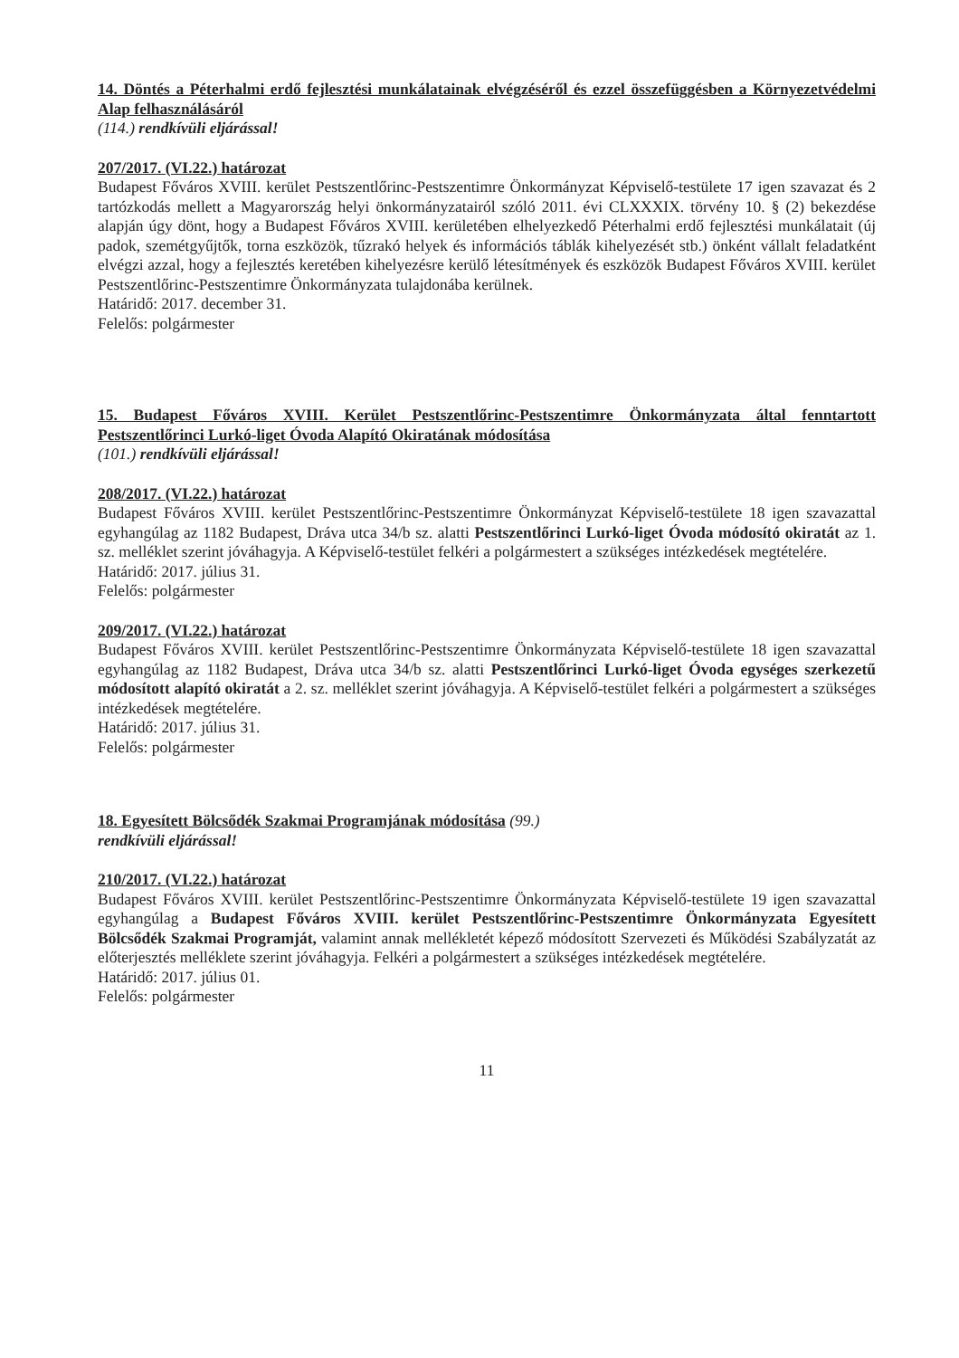14. Döntés a Péterhalmi erdő fejlesztési munkálatainak elvégzéséről és ezzel összefüggésben a Környezetvédelmi Alap felhasználásáról
(114.) rendkívüli eljárással!
207/2017. (VI.22.) határozat
Budapest Főváros XVIII. kerület Pestszentlőrinc-Pestszentimre Önkormányzat Képviselő-testülete 17 igen szavazat és 2 tartózkodás mellett a Magyarország helyi önkormányzatairól szóló 2011. évi CLXXXIX. törvény 10. § (2) bekezdése alapján úgy dönt, hogy a Budapest Főváros XVIII. kerületében elhelyezkedő Péterhalmi erdő fejlesztési munkálatait (új padok, szemétgyűjtők, torna eszközök, tűzrakó helyek és információs táblák kihelyezését stb.) önként vállalt feladatként elvégzi azzal, hogy a fejlesztés keretében kihelyezésre kerülő létesítmények és eszközök Budapest Főváros XVIII. kerület Pestszentlőrinc-Pestszentimre Önkormányzata tulajdonába kerülnek.
Határidő: 2017. december 31.
Felelős: polgármester
15. Budapest Főváros XVIII. Kerület Pestszentlőrinc-Pestszentimre Önkormányzata által fenntartott Pestszentlőrinci Lurkó-liget Óvoda Alapító Okiratának módosítása
(101.) rendkívüli eljárással!
208/2017. (VI.22.) határozat
Budapest Főváros XVIII. kerület Pestszentlőrinc-Pestszentimre Önkormányzat Képviselő-testülete 18 igen szavazattal egyhangúlag az 1182 Budapest, Dráva utca 34/b sz. alatti Pestszentlőrinci Lurkó-liget Óvoda módosító okiratát az 1. sz. melléklet szerint jóváhagyja. A Képviselő-testület felkéri a polgármestert a szükséges intézkedések megtételére.
Határidő: 2017. július 31.
Felelős: polgármester
209/2017. (VI.22.) határozat
Budapest Főváros XVIII. kerület Pestszentlőrinc-Pestszentimre Önkormányzata Képviselő-testülete 18 igen szavazattal egyhangúlag az 1182 Budapest, Dráva utca 34/b sz. alatti Pestszentlőrinci Lurkó-liget Óvoda egységes szerkezetű módosított alapító okiratát a 2. sz. melléklet szerint jóváhagyja. A Képviselő-testület felkéri a polgármestert a szükséges intézkedések megtételére.
Határidő: 2017. július 31.
Felelős: polgármester
18. Egyesített Bölcsődék Szakmai Programjának módosítása (99.)
rendkívüli eljárással!
210/2017. (VI.22.) határozat
Budapest Főváros XVIII. kerület Pestszentlőrinc-Pestszentimre Önkormányzata Képviselő-testülete 19 igen szavazattal egyhangúlag a Budapest Főváros XVIII. kerület Pestszentlőrinc-Pestszentimre Önkormányzata Egyesített Bölcsődék Szakmai Programját, valamint annak mellékletét képező módosított Szervezeti és Működési Szabályzatát az előterjesztés melléklete szerint jóváhagyja. Felkéri a polgármestert a szükséges intézkedések megtételére.
Határidő: 2017. július 01.
Felelős: polgármester
11